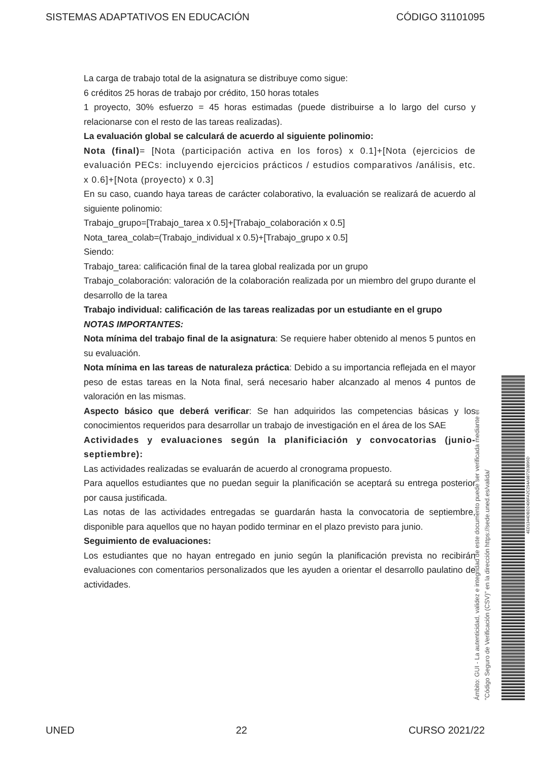SISTEMAS ADAPTATIVOS EN EDUCACIÓN CÓDIGO 31101095
La carga de trabajo total de la asignatura se distribuye como sigue:
6 créditos 25 horas de trabajo por crédito, 150 horas totales
1 proyecto, 30% esfuerzo = 45 horas estimadas (puede distribuirse a lo largo del curso y relacionarse con el resto de las tareas realizadas).
La evaluación global se calculará de acuerdo al siguiente polinomio:
Nota (final)= [Nota (participación activa en los foros) x 0.1]+[Nota (ejercicios de evaluación PECs: incluyendo ejercicios prácticos / estudios comparativos /análisis, etc. x 0.6]+[Nota (proyecto) x 0.3]
En su caso, cuando haya tareas de carácter colaborativo, la evaluación se realizará de acuerdo al siguiente polinomio:
Trabajo_grupo=[Trabajo_tarea x 0.5]+[Trabajo_colaboración x 0.5]
Nota_tarea_colab=(Trabajo_individual x 0.5)+[Trabajo_grupo x 0.5]
Siendo:
Trabajo_tarea: calificación final de la tarea global realizada por un grupo
Trabajo_colaboración: valoración de la colaboración realizada por un miembro del grupo durante el desarrollo de la tarea
Trabajo individual: calificación de las tareas realizadas por un estudiante en el grupo
NOTAS IMPORTANTES:
Nota mínima del trabajo final de la asignatura: Se requiere haber obtenido al menos 5 puntos en su evaluación.
Nota mínima en las tareas de naturaleza práctica: Debido a su importancia reflejada en el mayor peso de estas tareas en la Nota final, será necesario haber alcanzado al menos 4 puntos de valoración en las mismas.
Aspecto básico que deberá verificar: Se han adquiridos las competencias básicas y los conocimientos requeridos para desarrollar un trabajo de investigación en el área de los SAE
Actividades y evaluaciones según la planificiación y convocatorias (junio-septiembre):
Las actividades realizadas se evaluarán de acuerdo al cronograma propuesto.
Para aquellos estudiantes que no puedan seguir la planificación se aceptará su entrega posterior por causa justificada.
Las notas de las actividades entregadas se guardarán hasta la convocatoria de septiembre, disponible para aquellos que no hayan podido terminar en el plazo previsto para junio.
Seguimiento de evaluaciones:
Los estudiantes que no hayan entregado en junio según la planificación prevista no recibirán evaluaciones con comentarios personalizados que les ayuden a orientar el desarrollo paulatino de actividades.
Ámbito: GUI - La autenticidad, validez e integridad de este documento puede ser verificada mediante el
"Código Seguro de Verificación (CSV)" en la dirección https://sede.uned.es/valida/
4ED1344DBD2406FA2C294A987263896D
UNED 22 CURSO 2021/22